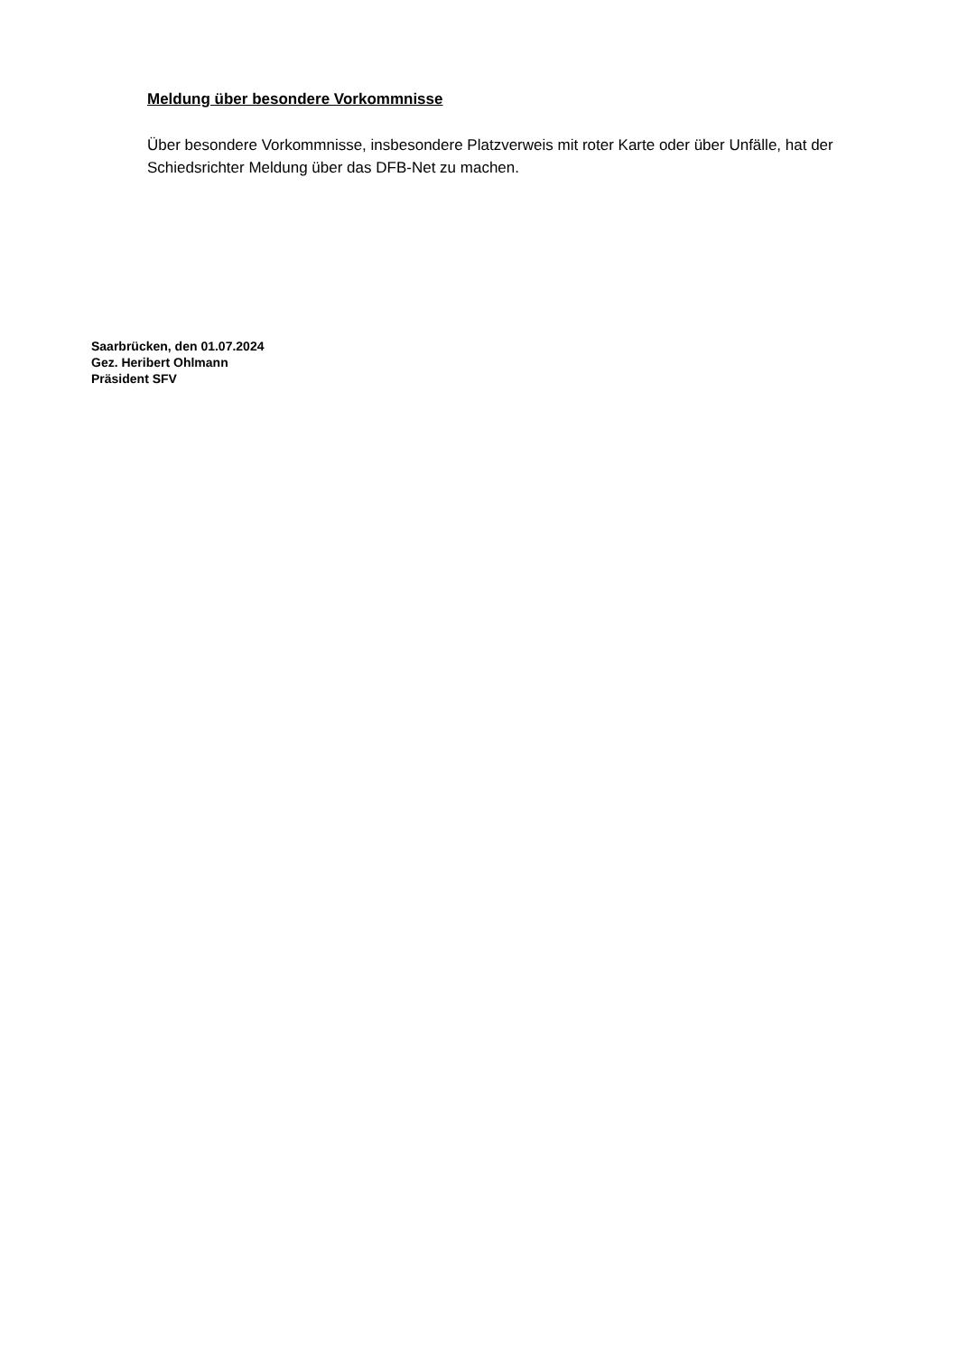Meldung über besondere Vorkommnisse
Über besondere Vorkommnisse, insbesondere Platzverweis mit roter Karte oder über Unfälle, hat der Schiedsrichter Meldung über das DFB-Net zu machen.
Saarbrücken, den 01.07.2024
Gez. Heribert Ohlmann
Präsident SFV